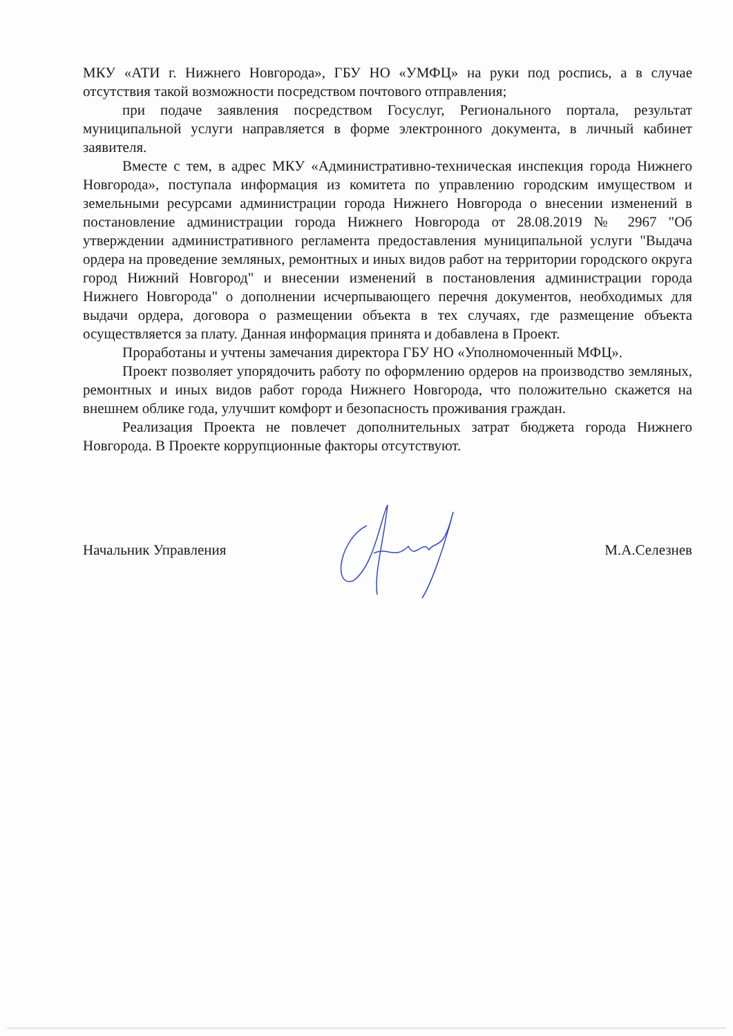МКУ «АТИ г. Нижнего Новгорода», ГБУ НО «УМФЦ» на руки под роспись, а в случае отсутствия такой возможности посредством почтового отправления;
при подаче заявления посредством Госуслуг, Регионального портала, результат муниципальной услуги направляется в форме электронного документа, в личный кабинет заявителя.
Вместе с тем, в адрес МКУ «Административно-техническая инспекция города Нижнего Новгорода», поступала информация из комитета по управлению городским имуществом и земельными ресурсами администрации города Нижнего Новгорода о внесении изменений в постановление администрации города Нижнего Новгорода от 28.08.2019 № 2967 "Об утверждении административного регламента предоставления муниципальной услуги "Выдача ордера на проведение земляных, ремонтных и иных видов работ на территории городского округа город Нижний Новгород" и внесении изменений в постановления администрации города Нижнего Новгорода" о дополнении исчерпывающего перечня документов, необходимых для выдачи ордера, договора о размещении объекта в тех случаях, где размещение объекта осуществляется за плату. Данная информация принята и добавлена в Проект.
Проработаны и учтены замечания директора ГБУ НО «Уполномоченный МФЦ».
Проект позволяет упорядочить работу по оформлению ордеров на производство земляных, ремонтных и иных видов работ города Нижнего Новгорода, что положительно скажется на внешнем облике года, улучшит комфорт и безопасность проживания граждан.
Реализация Проекта не повлечет дополнительных затрат бюджета города Нижнего Новгорода. В Проекте коррупционные факторы отсутствуют.
Начальник Управления М.А.Селезнев